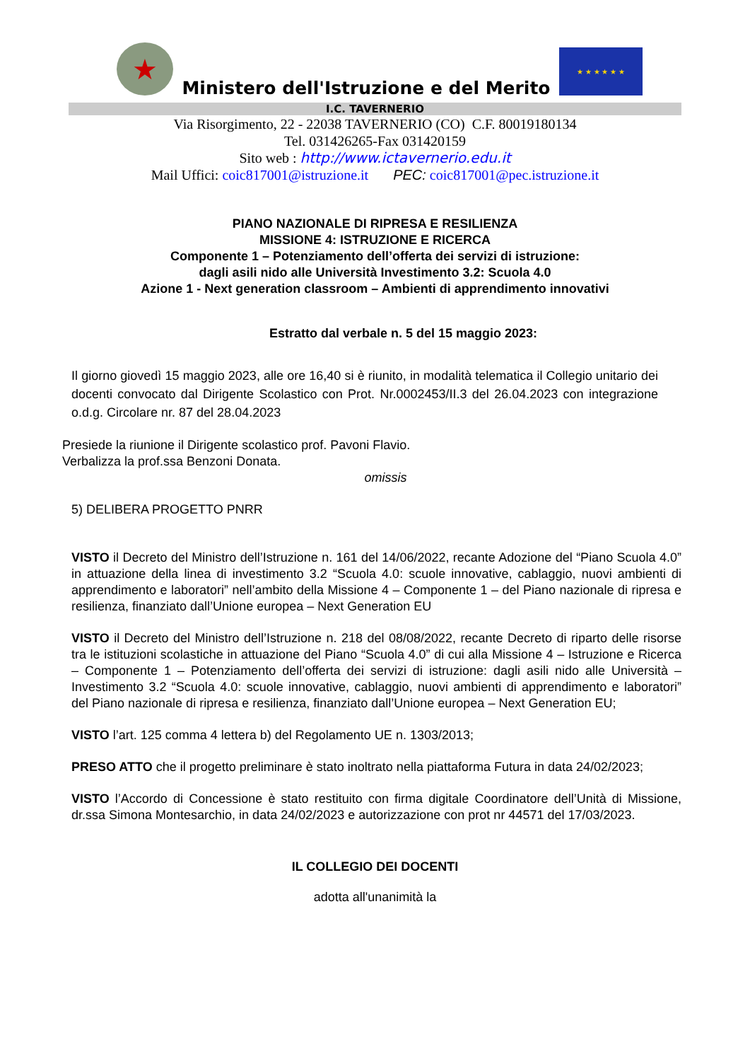★
Ministero dell'Istruzione e del Merito
★ ★ ★ ★ ★ ★
I.C. TAVERNERIO
Via Risorgimento, 22 - 22038 TAVERNERIO (CO) C.F. 80019180134
Tel. 031426265-Fax 031420159
Sito web : http://www.ictavernerio.edu.it
Mail Uffici: coic817001@istruzione.it PEC: coic817001@pec.istruzione.it
PIANO NAZIONALE DI RIPRESA E RESILIENZA
MISSIONE 4: ISTRUZIONE E RICERCA
Componente 1 – Potenziamento dell’offerta dei servizi di istruzione:
dagli asili nido alle Università Investimento 3.2: Scuola 4.0
Azione 1 - Next generation classroom – Ambienti di apprendimento innovativi
Estratto dal verbale n. 5 del 15 maggio 2023:
Il giorno giovedì 15 maggio 2023, alle ore 16,40 si è riunito, in modalità telematica il Collegio unitario dei docenti convocato dal Dirigente Scolastico con Prot. Nr.0002453/II.3 del 26.04.2023 con integrazione o.d.g. Circolare nr. 87 del 28.04.2023
Presiede la riunione il Dirigente scolastico prof. Pavoni Flavio.
Verbalizza la prof.ssa Benzoni Donata.
omissis
5) DELIBERA PROGETTO PNRR
VISTO il Decreto del Ministro dell’Istruzione n. 161 del 14/06/2022, recante Adozione del “Piano Scuola 4.0” in attuazione della linea di investimento 3.2 “Scuola 4.0: scuole innovative, cablaggio, nuovi ambienti di apprendimento e laboratori” nell’ambito della Missione 4 – Componente 1 – del Piano nazionale di ripresa e resilienza, finanziato dall’Unione europea – Next Generation EU
VISTO il Decreto del Ministro dell’Istruzione n. 218 del 08/08/2022, recante Decreto di riparto delle risorse tra le istituzioni scolastiche in attuazione del Piano “Scuola 4.0” di cui alla Missione 4 – Istruzione e Ricerca – Componente 1 – Potenziamento dell’offerta dei servizi di istruzione: dagli asili nido alle Università – Investimento 3.2 “Scuola 4.0: scuole innovative, cablaggio, nuovi ambienti di apprendimento e laboratori” del Piano nazionale di ripresa e resilienza, finanziato dall’Unione europea – Next Generation EU;
VISTO l’art. 125 comma 4 lettera b) del Regolamento UE n. 1303/2013;
PRESO ATTO che il progetto preliminare è stato inoltrato nella piattaforma Futura in data 24/02/2023;
VISTO l’Accordo di Concessione è stato restituito con firma digitale Coordinatore dell’Unità di Missione, dr.ssa Simona Montesarchio, in data 24/02/2023 e autorizzazione con prot nr 44571 del 17/03/2023.
IL COLLEGIO DEI DOCENTI
adotta all'unanimità la